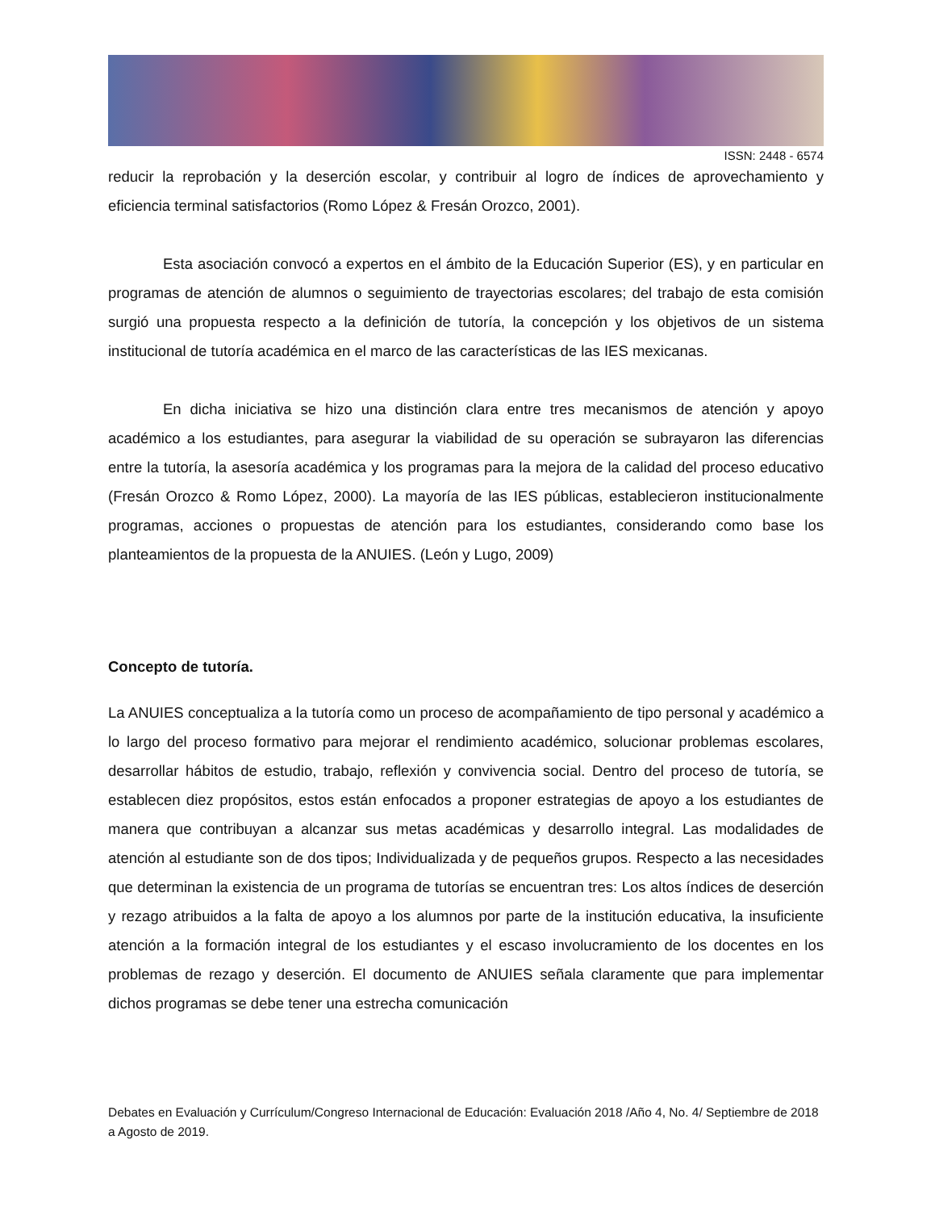ISSN: 2448 - 6574
reducir la reprobación y la deserción escolar, y contribuir al logro de índices de aprovechamiento y eficiencia terminal satisfactorios (Romo López & Fresán Orozco, 2001).
Esta asociación convocó a expertos en el ámbito de la Educación Superior (ES), y en particular en programas de atención de alumnos o seguimiento de trayectorias escolares; del trabajo de esta comisión surgió una propuesta respecto a la definición de tutoría, la concepción y los objetivos de un sistema institucional de tutoría académica en el marco de las características de las IES mexicanas.
En dicha iniciativa se hizo una distinción clara entre tres mecanismos de atención y apoyo académico a los estudiantes, para asegurar la viabilidad de su operación se subrayaron las diferencias entre la tutoría, la asesoría académica y los programas para la mejora de la calidad del proceso educativo (Fresán Orozco & Romo López, 2000). La mayoría de las IES públicas, establecieron institucionalmente programas, acciones o propuestas de atención para los estudiantes, considerando como base los planteamientos de la propuesta de la ANUIES. (León y Lugo, 2009)
Concepto de tutoría.
La ANUIES conceptualiza a la tutoría como un proceso de acompañamiento de tipo personal y académico a lo largo del proceso formativo para mejorar el rendimiento académico, solucionar problemas escolares, desarrollar hábitos de estudio, trabajo, reflexión y convivencia social. Dentro del proceso de tutoría, se establecen diez propósitos, estos están enfocados a proponer estrategias de apoyo a los estudiantes de manera que contribuyan a alcanzar sus metas académicas y desarrollo integral. Las modalidades de atención al estudiante son de dos tipos; Individualizada y de pequeños grupos. Respecto a las necesidades que determinan la existencia de un programa de tutorías se encuentran tres: Los altos índices de deserción y rezago atribuidos a la falta de apoyo a los alumnos por parte de la institución educativa, la insuficiente atención a la formación integral de los estudiantes y el escaso involucramiento de los docentes en los problemas de rezago y deserción. El documento de ANUIES señala claramente que para implementar dichos programas se debe tener una estrecha comunicación
Debates en Evaluación y Currículum/Congreso Internacional de Educación: Evaluación 2018 /Año 4, No. 4/ Septiembre de 2018 a Agosto de 2019.